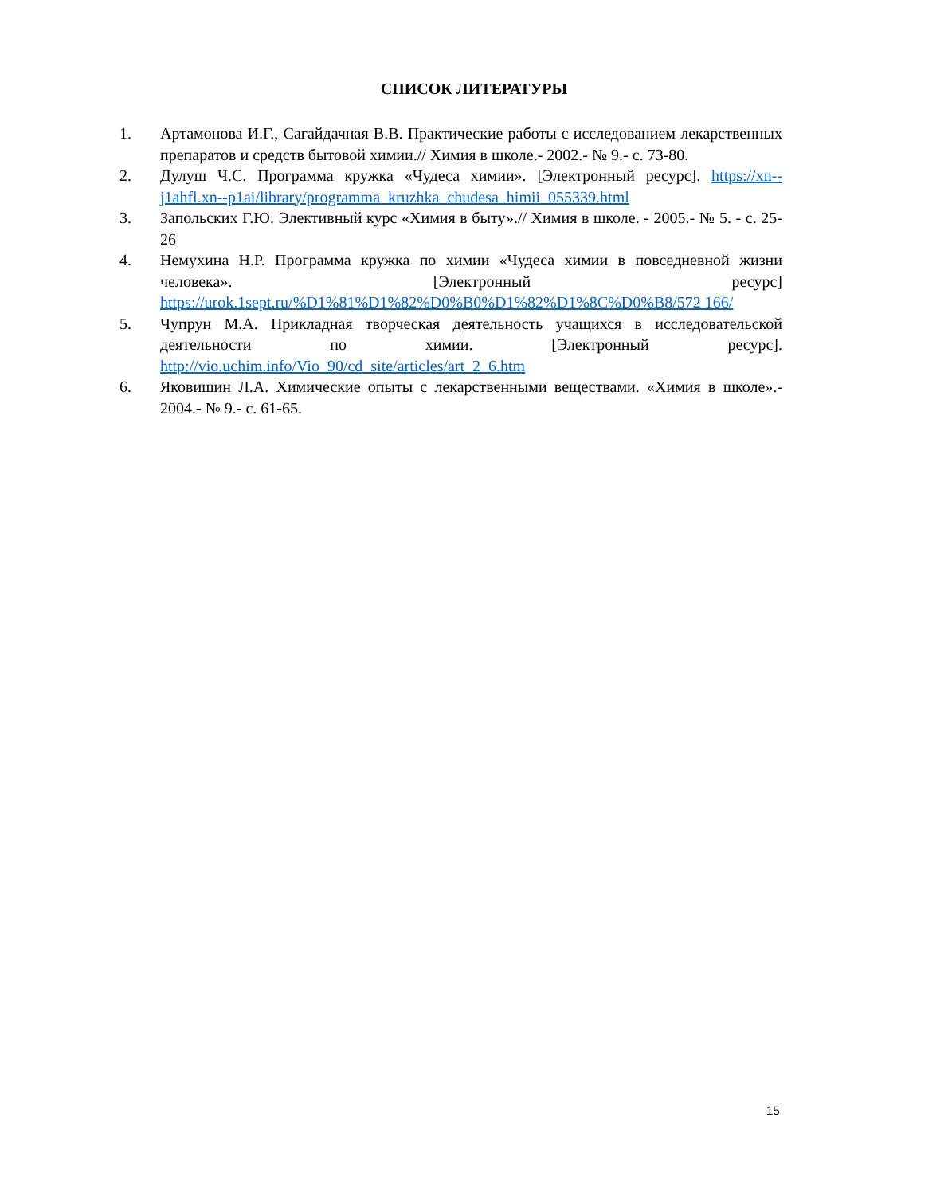СПИСОК ЛИТЕРАТУРЫ
1. Артамонова И.Г., Сагайдачная В.В. Практические работы с исследованием лекарственных препаратов и средств бытовой химии.// Химия в школе.- 2002.- № 9.- с. 73-80.
2. Дулуш Ч.С. Программа кружка «Чудеса химии». [Электронный ресурс]. https://xn--j1ahfl.xn--p1ai/library/programma_kruzhka_chudesa_himii_055339.html
3. Запольских Г.Ю. Элективный курс «Химия в быту».// Химия в школе. - 2005.- № 5. - с. 25-26
4. Немухина Н.Р. Программа кружка по химии «Чудеса химии в повседневной жизни человека». [Электронный ресурс] https://urok.1sept.ru/%D1%81%D1%82%D0%B0%D1%82%D1%8C%D0%B8/572 166/
5. Чупрун М.А. Прикладная творческая деятельность учащихся в исследовательской деятельности по химии. [Электронный ресурс]. http://vio.uchim.info/Vio_90/cd_site/articles/art_2_6.htm
6. Яковишин Л.А. Химические опыты с лекарственными веществами. «Химия в школе».- 2004.- № 9.- с. 61-65.
15